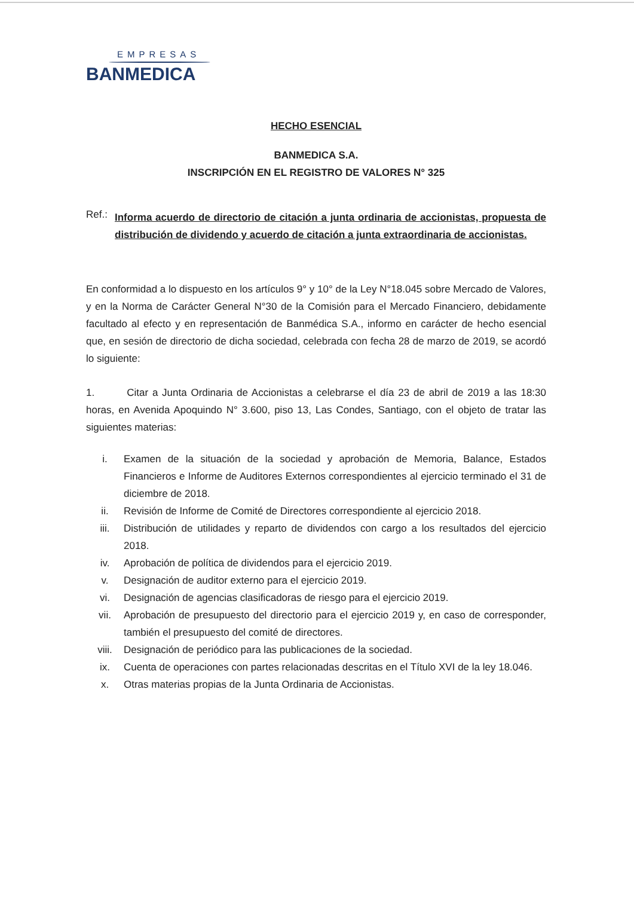EMPRESAS
BANMEDICA
HECHO ESENCIAL
BANMEDICA S.A.
INSCRIPCIÓN EN EL REGISTRO DE VALORES N° 325
Ref.:
Informa acuerdo de directorio de citación a junta ordinaria de accionistas, propuesta de distribución de dividendo y acuerdo de citación a junta extraordinaria de accionistas.
En conformidad a lo dispuesto en los artículos 9° y 10° de la Ley N°18.045 sobre Mercado de Valores, y en la Norma de Carácter General N°30 de la Comisión para el Mercado Financiero, debidamente facultado al efecto y en representación de Banmédica S.A., informo en carácter de hecho esencial que, en sesión de directorio de dicha sociedad, celebrada con fecha 28 de marzo de 2019, se acordó lo siguiente:
1. Citar a Junta Ordinaria de Accionistas a celebrarse el día 23 de abril de 2019 a las 18:30 horas, en Avenida Apoquindo N° 3.600, piso 13, Las Condes, Santiago, con el objeto de tratar las siguientes materias:
i. Examen de la situación de la sociedad y aprobación de Memoria, Balance, Estados Financieros e Informe de Auditores Externos correspondientes al ejercicio terminado el 31 de diciembre de 2018.
ii. Revisión de Informe de Comité de Directores correspondiente al ejercicio 2018.
iii. Distribución de utilidades y reparto de dividendos con cargo a los resultados del ejercicio 2018.
iv. Aprobación de política de dividendos para el ejercicio 2019.
v. Designación de auditor externo para el ejercicio 2019.
vi. Designación de agencias clasificadoras de riesgo para el ejercicio 2019.
vii. Aprobación de presupuesto del directorio para el ejercicio 2019 y, en caso de corresponder, también el presupuesto del comité de directores.
viii. Designación de periódico para las publicaciones de la sociedad.
ix. Cuenta de operaciones con partes relacionadas descritas en el Título XVI de la ley 18.046.
x. Otras materias propias de la Junta Ordinaria de Accionistas.